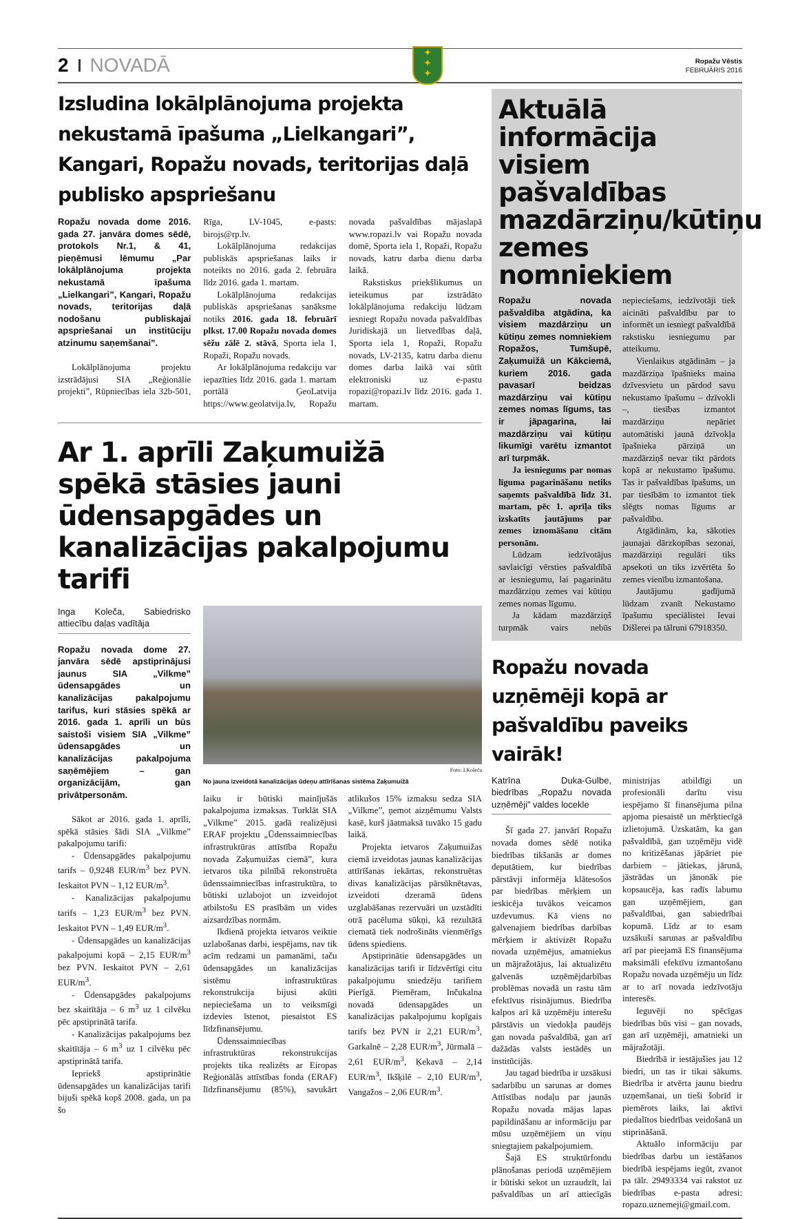2 NOVADĀ
✦
✦
✦
Ropažu Vēstis
FEBRUĀRIS 2016
Izsludina lokālplānojuma projekta nekustamā īpašuma „Lielkangari”, Kangari, Ropažu novads, teritorijas daļā publisko apspriešanu
Ropažu novada dome 2016. gada 27. janvāra domes sēdē, protokols Nr.1, & 41, pieņēmusi lēmumu „Par lokālplānojuma projekta nekustamā īpašuma „Lielkangari”, Kangari, Ropažu novads, teritorijas daļā nodošanu publiskajai apspriešanai un institūciju atzinumu saņemšanai”.
Lokālplānojuma projektu izstrādājusi SIA „Reģionālie projekti”, Rūpniecības iela 32b-501, Rīga, LV-1045, e-pasts: birojs@rp.lv.
Lokālplānojuma redakcijas publiskās apspriešanas laiks ir noteikts no 2016. gada 2. februāra līdz 2016. gada 1. martam.
Lokālplānojuma redakcijas publiskās apspriešanas sanāksme notiks 2016. gada 18. februārī plkst. 17.00 Ropažu novada domes sēžu zālē 2. stāvā, Sporta iela 1, Ropaži, Ropažu novads.
Ar lokālplānojuma redakciju var iepazīties līdz 2016. gada 1. martam portālā ĢeoLatvija https://www.geolatvija.lv, Ropažu novada pašvaldības mājaslapā www.ropazi.lv vai Ropažu novada domē, Sporta iela 1, Ropaži, Ropažu novads, katru darba dienu darba laikā.
Rakstiskus priekšlikumus un ieteikumus par izstrādāto lokālplānojuma redakciju lūdzam iesniegt Ropažu novada pašvaldības Juridiskajā un lietvedības daļā, Sporta iela 1, Ropaži, Ropažu novads, LV-2135, katru darba dienu domes darba laikā vai sūtīt elektroniski uz e-pastu ropazi@ropazi.lv līdz 2016. gada 1. martam.
Ar 1. aprīli Zaķumuižā spēkā stāsies jauni ūdensapgādes un kanalizācijas pakalpojumu tarifi
Inga Koleča, Sabiedrisko attiecību daļas vadītāja
Ropažu novada dome 27. janvāra sēdē apstiprinājusi jaunus SIA „Vilkme” ūdensapgādes un kanalizācijas pakalpojumu tarifus, kuri stāsies spēkā ar 2016. gada 1. aprīli un būs saistoši visiem SIA „Vilkme” ūdensapgādes un kanalizācijas pakalpojuma saņēmējiem – gan organizācijām, gan privātpersonām.
Sākot ar 2016. gada 1. aprīli, spēkā stāsies šādi SIA „Vilkme” pakalpojumu tarifi:
- Ūdensapgādes pakalpojumu tarifs – 0,9248 EUR/m<sup>3</sup> bez PVN. Ieskaitot PVN – 1,12 EUR/m<sup>3</sup>.
- Kanalizācijas pakalpojumu tarifs – 1,23 EUR/m<sup>3</sup> bez PVN. Ieskaitot PVN – 1,49 EUR/m<sup>3</sup>.
- Ūdensapgādes un kanalizācijas pakalpojumi kopā – 2,15 EUR/m<sup>3</sup> bez PVN. Ieskaitot PVN – 2,61 EUR/m<sup>3</sup>.
- Ūdensapgādes pakalpojums bez skaitītāja – 6 m<sup>3</sup> uz 1 cilvēku pēc apstiprinātā tarifa.
- Kanalizācijas pakalpojums bez skaitītāja – 6 m<sup>3</sup> uz 1 cilvēku pēc apstiprinātā tarifa.
Iepriekš apstiprinātie ūdensapgādes un kanalizācijas tarifi bijuši spēkā kopš 2008. gada, un pa šo
Foto: I.Koleča
No jauna izveidotā kanalizācijas ūdeņu attīrīšanas sistēma Zaķumuižā
laiku ir būtiski mainījušās pakalpojuma izmaksas. Turklāt SIA „Vilkme” 2015. gadā realizējusi ERAF projektu „Ūdenssaimniecības infrastruktūras attīstība Ropažu novada Zaķumuižas ciemā”, kura ietvaros tika pilnībā rekonstruēta ūdenssaimniecības infrastruktūra, to būtiski uzlabojot un izveidojot atbilstošu ES prasībām un vides aizsardzības normām.
Ikdienā projekta ietvaros veiktie uzlabošanas darbi, iespējams, nav tik acīm redzami un pamanāmi, taču ūdensapgādes un kanalizācijas sistēmu infrastruktūras rekonstrukcija bijusi akūti nepieciešama un to veiksmīgi izdevies īstenot, piesaistot ES līdzfinansējumu.
Ūdenssaimniecības infrastruktūras rekonstrukcijas projekts tika realizēts ar Eiropas Reģionālās attīstības fonda (ERAF) līdzfinansējumu (85%), savukārt atlikušos 15% izmaksu sedza SIA „Vilkme”, ņemot aizņēmumu Valsts kasē, kurš jāatmaksā tuvāko 15 gadu laikā.
Projekta ietvaros Zaķumuižas ciemā izveidotas jaunas kanalizācijas attīrīšanas iekārtas, rekonstruētas divas kanalizācijas pārsūknētavas, izveidoti dzeramā ūdens uzglabāšanas rezervuāri un uzstādīti otrā pacēluma sūkņi, kā rezultātā ciematā tiek nodrošināts vienmērīgs ūdens spiediens.
Apstiprinātie ūdensapgādes un kanalizācijas tarifi ir līdzvērtīgi citu pakalpojumu sniedzēju tarifiem Pierīgā. Piemēram, Inčukalna novadā ūdensapgādes un kanalizācijas pakalpojumu kopīgais tarifs bez PVN ir 2,21 EUR/m<sup>3</sup>, Garkalnē – 2,28 EUR/m<sup>3</sup>, Jūrmalā – 2,61 EUR/m<sup>3</sup>, Ķekavā – 2,14 EUR/m<sup>3</sup>, Ikšķilē – 2,10 EUR/m<sup>3</sup>, Vangažos – 2,06 EUR/m<sup>3</sup>.
Aktuālā informācija visiem pašvaldības mazdārziņu/kūtiņu zemes nomniekiem
Ropažu novada pašvaldība atgādina, ka visiem mazdārziņu un kūtiņu zemes nomniekiem Ropažos, Tumšupē, Zaķumuižā un Kākciemā, kuriem 2016. gada pavasarī beidzas mazdārziņu vai kūtiņu zemes nomas līgums, tas ir jāpagarina, lai mazdārziņu vai kūtiņu likumīgi varētu izmantot arī turpmāk.
Ja iesniegums par nomas līguma pagarināšanu netiks saņemts pašvaldībā līdz 31. martam, pēc 1. aprīļa tiks izskatīts jautājums par zemes iznomāšanu citām personām.
Lūdzam iedzīvotājus savlaicīgi vērsties pašvaldībā ar iesniegumu, lai pagarinātu mazdārziņu zemes vai kūtiņu zemes nomas līgumu.
Ja kādam mazdārziņš turpmāk vairs nebūs nepieciešams, iedzīvotāji tiek aicināti pašvaldību par to informēt un iesniegt pašvaldībā rakstisku iesniegumu par atteikumu.
Vienlaikus atgādinām – ja mazdārziņa īpašnieks maina dzīvesvietu un pārdod savu nekustamo īpašumu – dzīvokli –, tiesības izmantot mazdārziņu nepāriet automātiski jaunā dzīvokļa īpašnieka pārziņā un mazdārziņš nevar tikt pārdots kopā ar nekustamo īpašumu. Tas ir pašvaldības īpašums, un par tiesībām to izmantot tiek slēgts nomas līgums ar pašvaldību.
Atgādinām, ka, sākoties jaunajai dārzkopības sezonai, mazdārziņi regulāri tiks apsekoti un tiks izvērtēta šo zemes vienību izmantošana.
Jautājumu gadījumā lūdzam zvanīt Nekustamo īpašumu speciālistei Ievai Dišlerei pa tālruni 67918350.
Ropažu novada uzņēmēji kopā ar pašvaldību paveiks vairāk!
Katrīna Duka-Gulbe, biedrības „Ropažu novada uzņēmēji” valdes locekle
Šī gada 27. janvārī Ropažu novada domes sēdē notika biedrības tikšanās ar domes deputātiem, kur biedrības pārstāvji informēja klātesošos par biedrības mērķiem un ieskicēja tuvākos veicamos uzdevumus. Kā viens no galvenajiem biedrības darbības mērķiem ir aktivizēt Ropažu novada uzņēmējus, amatniekus un mājražotājus, lai aktualizētu galvenās uzņēmējdarbības problēmas novadā un rastu tām efektīvus risinājumus. Biedrība kalpos arī kā uzņēmēju interešu pārstāvis un viedokļa paudējs gan novada pašvaldībā, gan arī dažādās valsts iestādēs un institūcijās.
Jau tagad biedrība ir uzsākusi sadarbību un sarunas ar domes Attīstības nodaļu par jaunās Ropažu novada mājas lapas papildināšanu ar informāciju par mūsu uzņēmējiem un viņu sniegtajiem pakalpojumiem.
Šajā ES struktūrfondu plānošanas periodā uzņēmējiem ir būtiski sekot un uzraudzīt, lai pašvaldības un arī attiecīgās ministrijas atbildīgi un profesionāli darītu visu iespējamo šī finansējuma pilna apjoma piesaistē un mērķtiecīgā izlietojumā. Uzskatām, ka gan pašvaldībā, gan uzņēmēju vidē no kritizēšanas jāpāriet pie darbiem – jātiekas, jārunā, jāstrādas un jānonāk pie kopsaucēja, kas radīs labumu gan uzņēmējiem, gan pašvaldībai, gan sabiedrībai kopumā. Līdz ar to esam uzsākuši sarunas ar pašvaldību arī par pieejamā ES finansējuma maksimāli efektīvu izmantošanu Ropažu novada uzņēmēju un līdz ar to arī novada iedzīvotāju interesēs.
Ieguvēji no spēcīgas biedrības būs visi – gan novads, gan arī uzņēmēji, amatnieki un mājražotāji.
Biedrībā ir iestājušies jau 12 biedri, un tas ir tikai sākums. Biedrība ir atvērta jaunu biedru uzņemšanai, un tieši šobrīd ir piemērots laiks, lai aktīvi piedalītos biedrības veidošanā un stiprināšanā.
Aktuālo informāciju par biedrības darbu un iestāšanos biedrībā iespējams iegūt, zvanot pa tālr. 29493334 vai rakstot uz biedrības e-pasta adresi: ropazu.uznemeji@gmail.com.